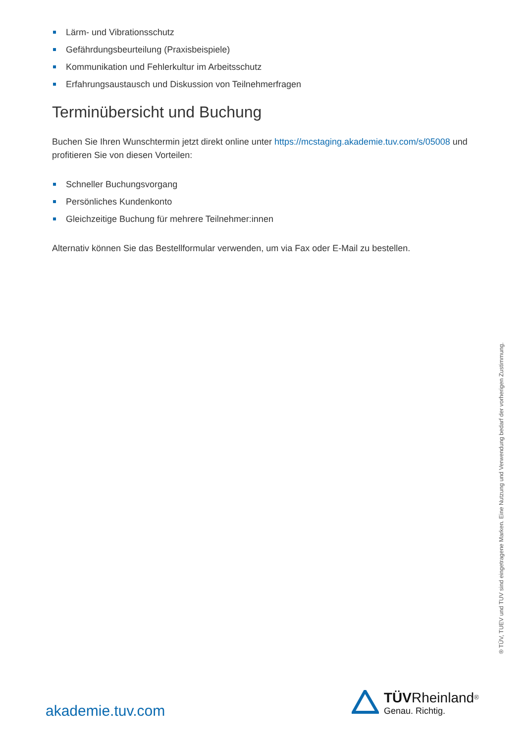Lärm- und Vibrationsschutz
Gefährdungsbeurteilung (Praxisbeispiele)
Kommunikation und Fehlerkultur im Arbeitsschutz
Erfahrungsaustausch und Diskussion von Teilnehmerfragen
Terminübersicht und Buchung
Buchen Sie Ihren Wunschtermin jetzt direkt online unter https://mcstaging.akademie.tuv.com/s/05008 und profitieren Sie von diesen Vorteilen:
Schneller Buchungsvorgang
Persönliches Kundenkonto
Gleichzeitige Buchung für mehrere Teilnehmer:innen
Alternativ können Sie das Bestellformular verwenden, um via Fax oder E-Mail zu bestellen.
® TÜV, TUEV und TUV sind eingetragene Marken. Eine Nutzung und Verwendung bedarf der vorherigen Zustimmung.
akademie.tuv.com
TÜV Rheinland<sup>®</sup>
Genau. Richtig.